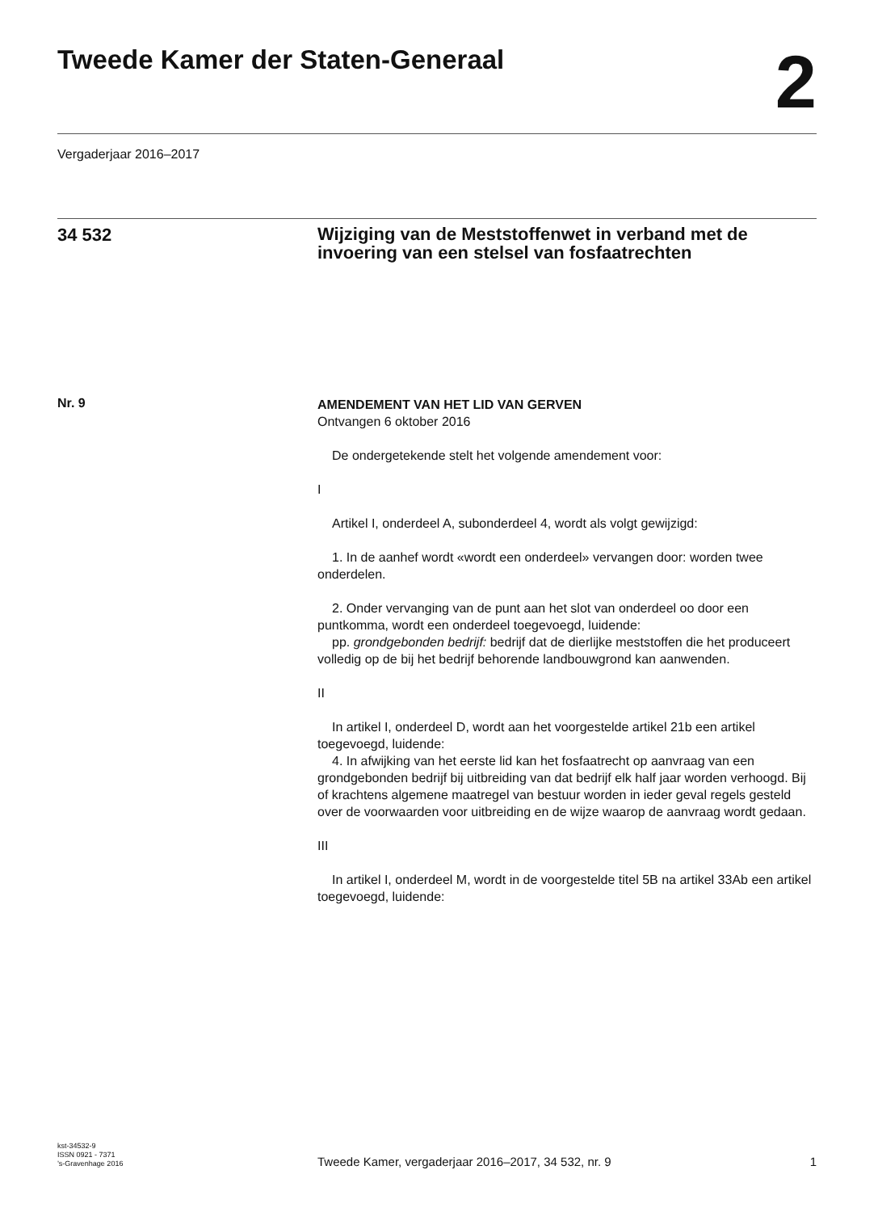Tweede Kamer der Staten-Generaal
2
Vergaderjaar 2016–2017
34 532
Wijziging van de Meststoffenwet in verband met de invoering van een stelsel van fosfaatrechten
Nr. 9
AMENDEMENT VAN HET LID VAN GERVEN
Ontvangen 6 oktober 2016
De ondergetekende stelt het volgende amendement voor:
I
Artikel I, onderdeel A, subonderdeel 4, wordt als volgt gewijzigd:
1. In de aanhef wordt «wordt een onderdeel» vervangen door: worden twee onderdelen.
2. Onder vervanging van de punt aan het slot van onderdeel oo door een puntkomma, wordt een onderdeel toegevoegd, luidende:
pp. grondgebonden bedrijf: bedrijf dat de dierlijke meststoffen die het produceert volledig op de bij het bedrijf behorende landbouwgrond kan aanwenden.
II
In artikel I, onderdeel D, wordt aan het voorgestelde artikel 21b een artikel toegevoegd, luidende:
4. In afwijking van het eerste lid kan het fosfaatrecht op aanvraag van een grondgebonden bedrijf bij uitbreiding van dat bedrijf elk half jaar worden verhoogd. Bij of krachtens algemene maatregel van bestuur worden in ieder geval regels gesteld over de voorwaarden voor uitbreiding en de wijze waarop de aanvraag wordt gedaan.
III
In artikel I, onderdeel M, wordt in de voorgestelde titel 5B na artikel 33Ab een artikel toegevoegd, luidende:
kst-34532-9
ISSN 0921 - 7371
’s-Gravenhage 2016
Tweede Kamer, vergaderjaar 2016–2017, 34 532, nr. 9
1